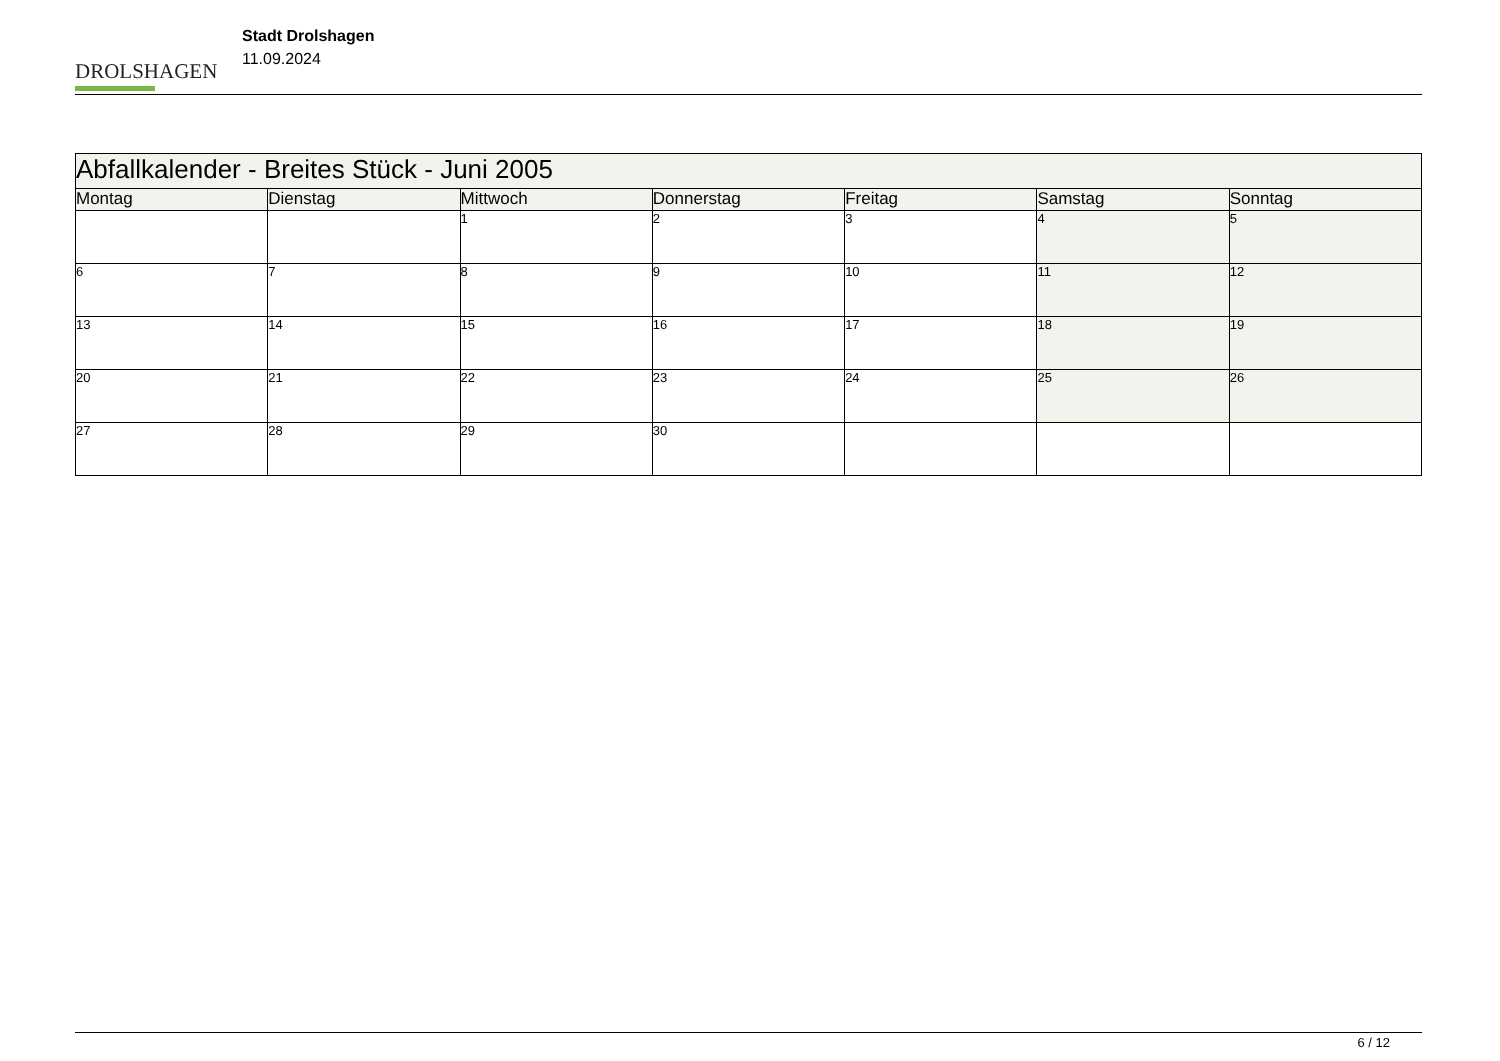DROLSHAGEN
Stadt Drolshagen
11.09.2024
| Abfallkalender - Breites Stück - Juni 2005 | | | | | | |
| --- | --- | --- | --- | --- | --- | --- |
| Montag | Dienstag | Mittwoch | Donnerstag | Freitag | Samstag | Sonntag |
| | | 1 | 2 | 3 | 4 | 5 |
| 6 | 7 | 8 | 9 | 10 | 11 | 12 |
| 13 | 14 | 15 | 16 | 17 | 18 | 19 |
| 20 | 21 | 22 | 23 | 24 | 25 | 26 |
| 27 | 28 | 29 | 30 | | | |
6 / 12